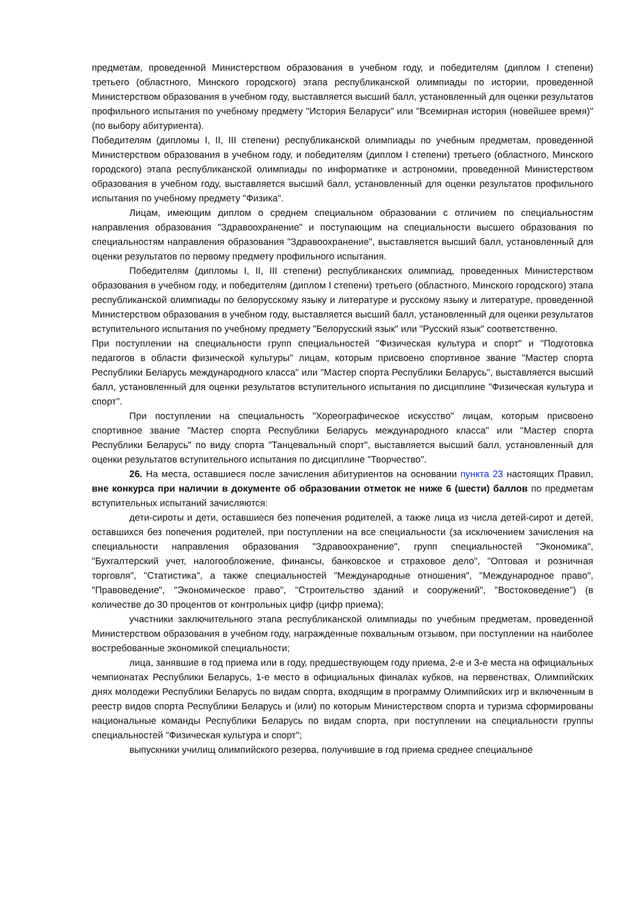предметам, проведенной Министерством образования в учебном году, и победителям (диплом I степени) третьего (областного, Минского городского) этапа республиканской олимпиады по истории, проведенной Министерством образования в учебном году, выставляется высший балл, установленный для оценки результатов профильного испытания по учебному предмету "История Беларуси" или "Всемирная история (новейшее время)" (по выбору абитуриента).
Победителям (дипломы I, II, III степени) республиканской олимпиады по учебным предметам, проведенной Министерством образования в учебном году, и победителям (диплом I степени) третьего (областного, Минского городского) этапа республиканской олимпиады по информатике и астрономии, проведенной Министерством образования в учебном году, выставляется высший балл, установленный для оценки результатов профильного испытания по учебному предмету "Физика".
Лицам, имеющим диплом о среднем специальном образовании с отличием по специальностям направления образования "Здравоохранение" и поступающим на специальности высшего образования по специальностям направления образования "Здравоохранение", выставляется высший балл, установленный для оценки результатов по первому предмету профильного испытания.
Победителям (дипломы I, II, III степени) республиканских олимпиад, проведенных Министерством образования в учебном году, и победителям (диплом I степени) третьего (областного, Минского городского) этапа республиканской олимпиады по белорусскому языку и литературе и русскому языку и литературе, проведенной Министерством образования в учебном году, выставляется высший балл, установленный для оценки результатов вступительного испытания по учебному предмету "Белорусский язык" или "Русский язык" соответственно.
При поступлении на специальности групп специальностей "Физическая культура и спорт" и "Подготовка педагогов в области физической культуры" лицам, которым присвоено спортивное звание "Мастер спорта Республики Беларусь международного класса" или "Мастер спорта Республики Беларусь", выставляется высший балл, установленный для оценки результатов вступительного испытания по дисциплине "Физическая культура и спорт".
При поступлении на специальность "Хореографическое искусство" лицам, которым присвоено спортивное звание "Мастер спорта Республики Беларусь международного класса" или "Мастер спорта Республики Беларусь" по виду спорта "Танцевальный спорт", выставляется высший балл, установленный для оценки результатов вступительного испытания по дисциплине "Творчество".
26. На места, оставшиеся после зачисления абитуриентов на основании пункта 23 настоящих Правил, вне конкурса при наличии в документе об образовании отметок не ниже 6 (шести) баллов по предметам вступительных испытаний зачисляются:
дети-сироты и дети, оставшиеся без попечения родителей, а также лица из числа детей-сирот и детей, оставшихся без попечения родителей, при поступлении на все специальности (за исключением зачисления на специальности направления образования "Здравоохранение", групп специальностей "Экономика", "Бухгалтерский учет, налогообложение, финансы, банковское и страховое дело", "Оптовая и розничная торговля", "Статистика", а также специальностей "Международные отношения", "Международное право", "Правоведение", "Экономическое право", "Строительство зданий и сооружений", "Востоковедение") (в количестве до 30 процентов от контрольных цифр (цифр приема);
участники заключительного этапа республиканской олимпиады по учебным предметам, проведенной Министерством образования в учебном году, награжденные похвальным отзывом, при поступлении на наиболее востребованные экономикой специальности;
лица, занявшие в год приема или в году, предшествующем году приема, 2-е и 3-е места на официальных чемпионатах Республики Беларусь, 1-е место в официальных финалах кубков, на первенствах, Олимпийских днях молодежи Республики Беларусь по видам спорта, входящим в программу Олимпийских игр и включенным в реестр видов спорта Республики Беларусь и (или) по которым Министерством спорта и туризма сформированы национальные команды Республики Беларусь по видам спорта, при поступлении на специальности группы специальностей "Физическая культура и спорт";
выпускники училищ олимпийского резерва, получившие в год приема среднее специальное